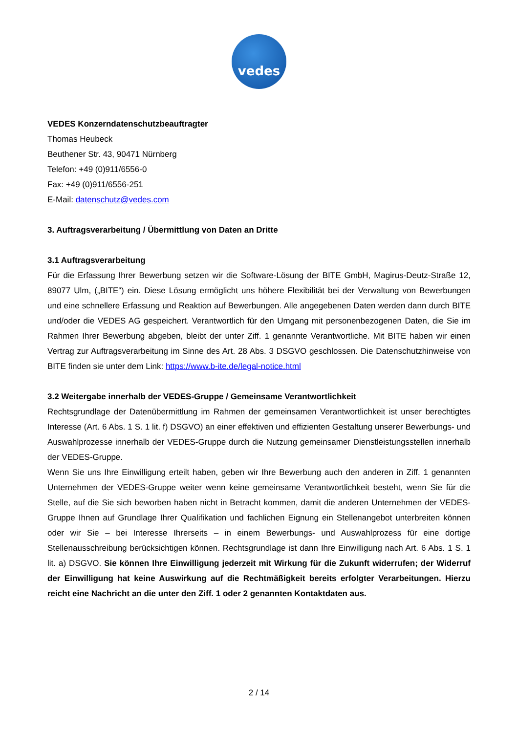vedes
VEDES Konzerndatenschutzbeauftragter
Thomas Heubeck
Beuthener Str. 43, 90471 Nürnberg
Telefon: +49 (0)911/6556-0
Fax: +49 (0)911/6556-251
E-Mail: datenschutz@vedes.com
3. Auftragsverarbeitung / Übermittlung von Daten an Dritte
3.1 Auftragsverarbeitung
Für die Erfassung Ihrer Bewerbung setzen wir die Software-Lösung der BITE GmbH, Magirus-Deutz-Straße 12, 89077 Ulm, („BITE“) ein. Diese Lösung ermöglicht uns höhere Flexibilität bei der Verwaltung von Bewerbungen und eine schnellere Erfassung und Reaktion auf Bewerbungen. Alle angegebenen Daten werden dann durch BITE und/oder die VEDES AG gespeichert. Verantwortlich für den Umgang mit personenbezogenen Daten, die Sie im Rahmen Ihrer Bewerbung abgeben, bleibt der unter Ziff. 1 genannte Verantwortliche. Mit BITE haben wir einen Vertrag zur Auftragsverarbeitung im Sinne des Art. 28 Abs. 3 DSGVO geschlossen. Die Datenschutzhinweise von BITE finden sie unter dem Link: https://www.b-ite.de/legal-notice.html
3.2 Weitergabe innerhalb der VEDES-Gruppe / Gemeinsame Verantwortlichkeit
Rechtsgrundlage der Datenübermittlung im Rahmen der gemeinsamen Verantwortlichkeit ist unser berechtigtes Interesse (Art. 6 Abs. 1 S. 1 lit. f) DSGVO) an einer effektiven und effizienten Gestaltung unserer Bewerbungs- und Auswahlprozesse innerhalb der VEDES-Gruppe durch die Nutzung gemeinsamer Dienstleistungsstellen innerhalb der VEDES-Gruppe.
Wenn Sie uns Ihre Einwilligung erteilt haben, geben wir Ihre Bewerbung auch den anderen in Ziff. 1 genannten Unternehmen der VEDES-Gruppe weiter wenn keine gemeinsame Verantwortlichkeit besteht, wenn Sie für die Stelle, auf die Sie sich beworben haben nicht in Betracht kommen, damit die anderen Unternehmen der VEDES-Gruppe Ihnen auf Grundlage Ihrer Qualifikation und fachlichen Eignung ein Stellenangebot unterbreiten können oder wir Sie – bei Interesse Ihrerseits – in einem Bewerbungs- und Auswahlprozess für eine dortige Stellenausschreibung berücksichtigen können. Rechtsgrundlage ist dann Ihre Einwilligung nach Art. 6 Abs. 1 S. 1 lit. a) DSGVO. Sie können Ihre Einwilligung jederzeit mit Wirkung für die Zukunft widerrufen; der Widerruf der Einwilligung hat keine Auswirkung auf die Rechtmäßigkeit bereits erfolgter Verarbeitungen. Hierzu reicht eine Nachricht an die unter den Ziff. 1 oder 2 genannten Kontaktdaten aus.
2 / 14